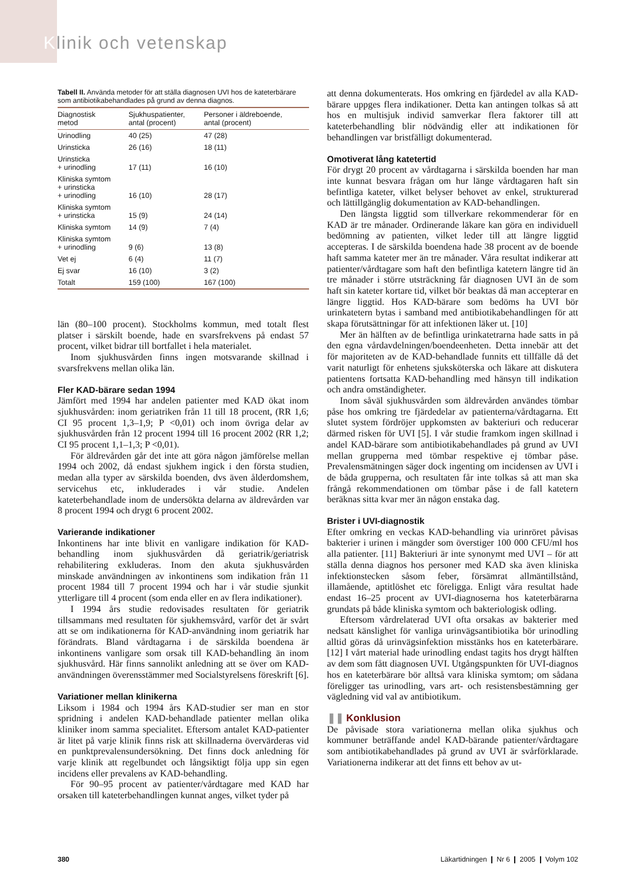Klinik och vetenskap
Tabell II. Använda metoder för att ställa diagnosen UVI hos de kateterbärare som antibiotikabehandlades på grund av denna diagnos.
| Diagnostisk metod | Sjukhuspatienter, antal (procent) | Personer i äldreboende, antal (procent) |
| --- | --- | --- |
| Urinodling | 40 (25) | 47 (28) |
| Urinsticka | 26 (16) | 18 (11) |
| Urinsticka + urinodling | 17 (11) | 16 (10) |
| Kliniska symtom + urinsticka + urinodling | 16 (10) | 28 (17) |
| Kliniska symtom + urinsticka | 15 (9) | 24 (14) |
| Kliniska symtom | 14 (9) | 7 (4) |
| Kliniska symtom + urinodling | 9 (6) | 13 (8) |
| Vet ej | 6 (4) | 11 (7) |
| Ej svar | 16 (10) | 3 (2) |
| Totalt | 159 (100) | 167 (100) |
län (80–100 procent). Stockholms kommun, med totalt flest platser i särskilt boende, hade en svarsfrekvens på endast 57 procent, vilket bidrar till bortfallet i hela materialet.
Inom sjukhusvården finns ingen motsvarande skillnad i svarsfrekvens mellan olika län.
Fler KAD-bärare sedan 1994
Jämfört med 1994 har andelen patienter med KAD ökat inom sjukhusvården: inom geriatriken från 11 till 18 procent, (RR 1,6; CI 95 procent 1,3–1,9; P <0,01) och inom övriga delar av sjukhusvården från 12 procent 1994 till 16 procent 2002 (RR 1,2; CI 95 procent 1,1–1,3; P <0,01).
För äldrevården går det inte att göra någon jämförelse mellan 1994 och 2002, då endast sjukhem ingick i den första studien, medan alla typer av särskilda boenden, dvs även ålderdomshem, servicehus etc, inkluderades i vår studie. Andelen kateterbehandlade inom de undersökta delarna av äldrevården var 8 procent 1994 och drygt 6 procent 2002.
Varierande indikationer
Inkontinens har inte blivit en vanligare indikation för KAD-behandling inom sjukhusvården då geriatrik/geriatrisk rehabilitering exkluderas. Inom den akuta sjukhusvården minskade användningen av inkontinens som indikation från 11 procent 1984 till 7 procent 1994 och har i vår studie sjunkit ytterligare till 4 procent (som enda eller en av flera indikationer).
I 1994 års studie redovisades resultaten för geriatrik tillsammans med resultaten för sjukhemsvård, varför det är svårt att se om indikationerna för KAD-användning inom geriatrik har förändrats. Bland vårdtagarna i de särskilda boendena är inkontinens vanligare som orsak till KAD-behandling än inom sjukhusvård. Här finns sannolikt anledning att se över om KAD-användningen överensstämmer med Socialstyrelsens föreskrift [6].
Variationer mellan klinikerna
Liksom i 1984 och 1994 års KAD-studier ser man en stor spridning i andelen KAD-behandlade patienter mellan olika kliniker inom samma specialitet. Eftersom antalet KAD-patienter är litet på varje klinik finns risk att skillnaderna övervärderas vid en punktprevalensundersökning. Det finns dock anledning för varje klinik att regelbundet och långsiktigt följa upp sin egen incidens eller prevalens av KAD-behandling.
För 90–95 procent av patienter/vårdtagare med KAD har orsaken till kateterbehandlingen kunnat anges, vilket tyder på
att denna dokumenterats. Hos omkring en fjärdedel av alla KAD-bärare uppges flera indikationer. Detta kan antingen tolkas så att hos en multisjuk individ samverkar flera faktorer till att kateterbehandling blir nödvändig eller att indikationen för behandlingen var bristfälligt dokumenterad.
Omotiverat lång katetertid
För drygt 20 procent av vårdtagarna i särskilda boenden har man inte kunnat besvara frågan om hur länge vårdtagaren haft sin befintliga kateter, vilket belyser behovet av enkel, strukturerad och lättillgänglig dokumentation av KAD-behandlingen.
Den längsta liggtid som tillverkare rekommenderar för en KAD är tre månader. Ordinerande läkare kan göra en individuell bedömning av patienten, vilket leder till att längre liggtid accepteras. I de särskilda boendena hade 38 procent av de boende haft samma kateter mer än tre månader. Våra resultat indikerar att patienter/vårdtagare som haft den befintliga katetern längre tid än tre månader i större utsträckning får diagnosen UVI än de som haft sin kateter kortare tid, vilket bör beaktas då man accepterar en längre liggtid. Hos KAD-bärare som bedöms ha UVI bör urinkatetern bytas i samband med antibiotikabehandlingen för att skapa förutsättningar för att infektionen läker ut. [10]
Mer än hälften av de befintliga urinkatetrarna hade satts in på den egna vårdavdelningen/boendeenheten. Detta innebär att det för majoriteten av de KAD-behandlade funnits ett tillfälle då det varit naturligt för enhetens sjuksköterska och läkare att diskutera patientens fortsatta KAD-behandling med hänsyn till indikation och andra omständigheter.
Inom såväl sjukhusvården som äldrevården användes tömbar påse hos omkring tre fjärdedelar av patienterna/vårdtagarna. Ett slutet system fördröjer uppkomsten av bakteriuri och reducerar därmed risken för UVI [5]. I vår studie framkom ingen skillnad i andel KAD-bärare som antibiotikabehandlades på grund av UVI mellan grupperna med tömbar respektive ej tömbar påse. Prevalensmätningen säger dock ingenting om incidensen av UVI i de båda grupperna, och resultaten får inte tolkas så att man ska frångå rekommendationen om tömbar påse i de fall katetern beräknas sitta kvar mer än någon enstaka dag.
Brister i UVI-diagnostik
Efter omkring en veckas KAD-behandling via urinröret påvisas bakterier i urinen i mängder som överstiger 100 000 CFU/ml hos alla patienter. [11] Bakteriuri är inte synonymt med UVI – för att ställa denna diagnos hos personer med KAD ska även kliniska infektionstecken såsom feber, försämrat allmäntillstånd, illamående, aptitlöshet etc föreligga. Enligt våra resultat hade endast 16–25 procent av UVI-diagnoserna hos kateterbärarna grundats på både kliniska symtom och bakteriologisk odling.
Eftersom vårdrelaterad UVI ofta orsakas av bakterier med nedsatt känslighet för vanliga urinvägsantibiotika bör urinodling alltid göras då urinvägsinfektion misstänks hos en kateterbärare. [12] I vårt material hade urinodling endast tagits hos drygt hälften av dem som fått diagnosen UVI. Utgångspunkten för UVI-diagnos hos en kateterbärare bör alltså vara kliniska symtom; om sådana föreligger tas urinodling, vars art- och resistensbestämning ger vägledning vid val av antibiotikum.
❚❚ Konklusion
De påvisade stora variationerna mellan olika sjukhus och kommuner beträffande andel KAD-bärande patienter/vårdtagare som antibiotikabehandlades på grund av UVI är svårförklarade. Variationerna indikerar att det finns ett behov av ut-
380 Läkartidningen ❙ Nr 6 ❙ 2005 ❙ Volym 102